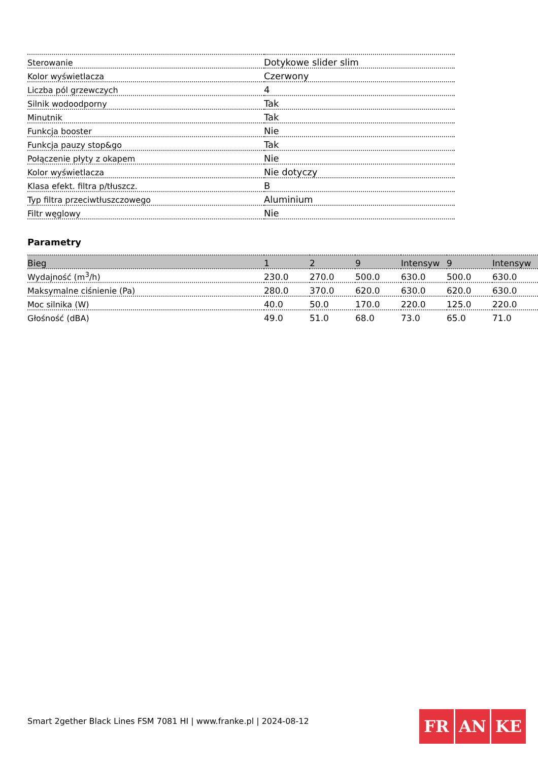| Sterowanie | Dotykowe slider slim |
| Kolor wyświetlacza | Czerwony |
| Liczba pól grzewczych | 4 |
| Silnik wodoodporny | Tak |
| Minutnik | Tak |
| Funkcja booster | Nie |
| Funkcja pauzy stop&go | Tak |
| Połączenie płyty z okapem | Nie |
| Kolor wyświetlacza | Nie dotyczy |
| Klasa efekt. filtra p/tłuszcz. | B |
| Typ filtra przeciwtłuszczowego | Aluminium |
| Filtr węglowy | Nie |
Parametry
| Bieg | 1 | 2 | 9 | Intensyw | 9 | Intensyw |
| --- | --- | --- | --- | --- | --- | --- |
| Wydajność (m<sup>3</sup>/h) | 230.0 | 270.0 | 500.0 | 630.0 | 500.0 | 630.0 |
| Maksymalne ciśnienie (Pa) | 280.0 | 370.0 | 620.0 | 630.0 | 620.0 | 630.0 |
| Moc silnika (W) | 40.0 | 50.0 | 170.0 | 220.0 | 125.0 | 220.0 |
| Głośność (dBA) | 49.0 | 51.0 | 68.0 | 73.0 | 65.0 | 71.0 |
Smart 2gether Black Lines FSM 7081 HI | www.franke.pl | 2024-08-12
FR AN KE